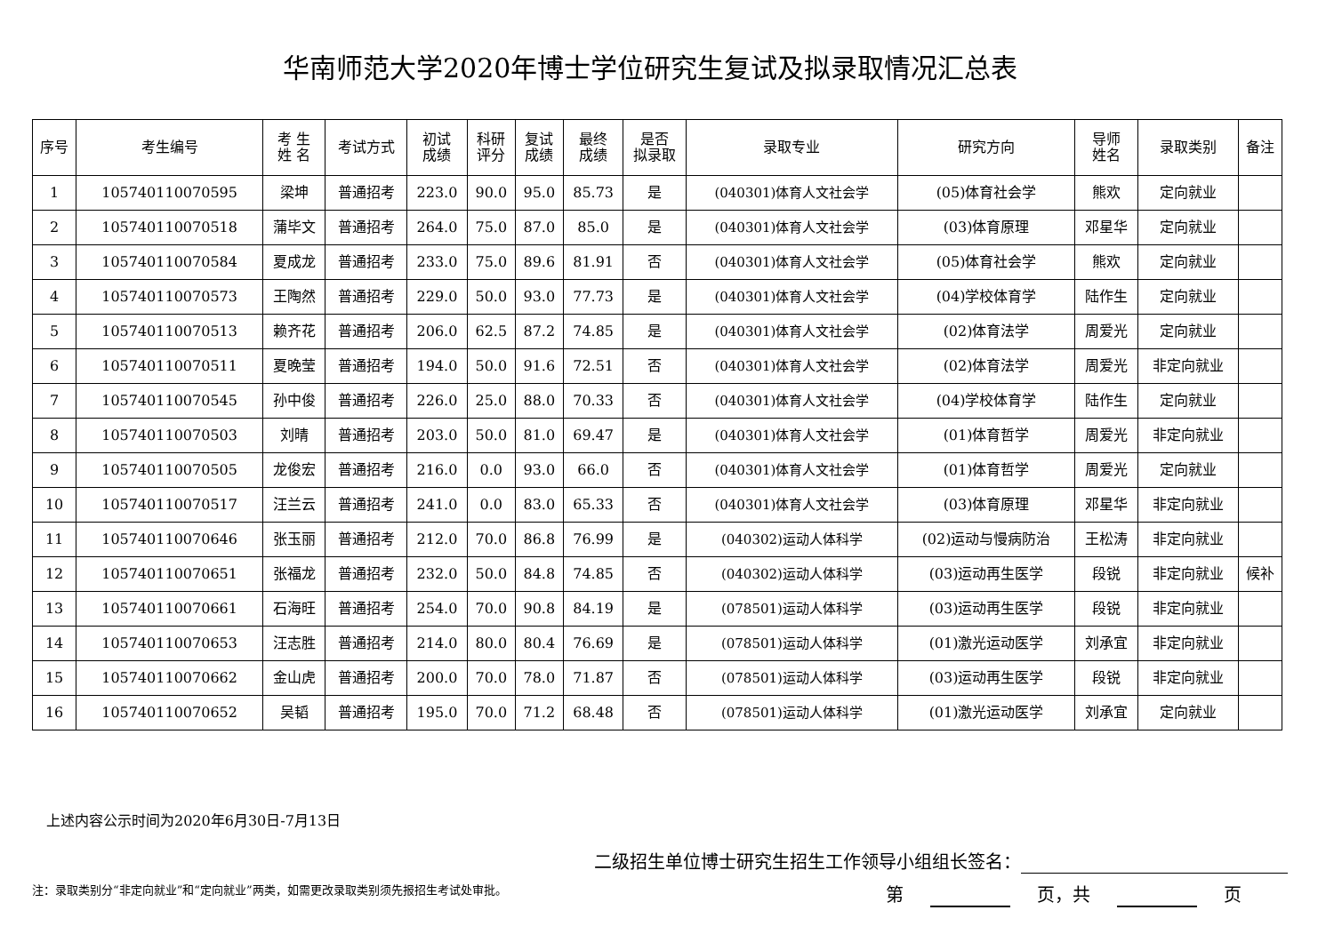华南师范大学2020年博士学位研究生复试及拟录取情况汇总表
| 序号 | 考生编号 | 考 生 姓 名 | 考试方式 | 初试 成绩 | 科研 评分 | 复试 成绩 | 最终 成绩 | 是否 拟录取 | 录取专业 | 研究方向 | 导师 姓名 | 录取类别 | 备注 |
| --- | --- | --- | --- | --- | --- | --- | --- | --- | --- | --- | --- | --- | --- |
| 1 | 105740110070595 | 梁坤 | 普通招考 | 223.0 | 90.0 | 95.0 | 85.73 | 是 | (040301)体育人文社会学 | (05)体育社会学 | 熊欢 | 定向就业 | |
| 2 | 105740110070518 | 蒲毕文 | 普通招考 | 264.0 | 75.0 | 87.0 | 85.0 | 是 | (040301)体育人文社会学 | (03)体育原理 | 邓星华 | 定向就业 | |
| 3 | 105740110070584 | 夏成龙 | 普通招考 | 233.0 | 75.0 | 89.6 | 81.91 | 否 | (040301)体育人文社会学 | (05)体育社会学 | 熊欢 | 定向就业 | |
| 4 | 105740110070573 | 王陶然 | 普通招考 | 229.0 | 50.0 | 93.0 | 77.73 | 是 | (040301)体育人文社会学 | (04)学校体育学 | 陆作生 | 定向就业 | |
| 5 | 105740110070513 | 赖齐花 | 普通招考 | 206.0 | 62.5 | 87.2 | 74.85 | 是 | (040301)体育人文社会学 | (02)体育法学 | 周爱光 | 定向就业 | |
| 6 | 105740110070511 | 夏晚莹 | 普通招考 | 194.0 | 50.0 | 91.6 | 72.51 | 否 | (040301)体育人文社会学 | (02)体育法学 | 周爱光 | 非定向就业 | |
| 7 | 105740110070545 | 孙中俊 | 普通招考 | 226.0 | 25.0 | 88.0 | 70.33 | 否 | (040301)体育人文社会学 | (04)学校体育学 | 陆作生 | 定向就业 | |
| 8 | 105740110070503 | 刘晴 | 普通招考 | 203.0 | 50.0 | 81.0 | 69.47 | 是 | (040301)体育人文社会学 | (01)体育哲学 | 周爱光 | 非定向就业 | |
| 9 | 105740110070505 | 龙俊宏 | 普通招考 | 216.0 | 0.0 | 93.0 | 66.0 | 否 | (040301)体育人文社会学 | (01)体育哲学 | 周爱光 | 定向就业 | |
| 10 | 105740110070517 | 汪兰云 | 普通招考 | 241.0 | 0.0 | 83.0 | 65.33 | 否 | (040301)体育人文社会学 | (03)体育原理 | 邓星华 | 非定向就业 | |
| 11 | 105740110070646 | 张玉丽 | 普通招考 | 212.0 | 70.0 | 86.8 | 76.99 | 是 | (040302)运动人体科学 | (02)运动与慢病防治 | 王松涛 | 非定向就业 | |
| 12 | 105740110070651 | 张福龙 | 普通招考 | 232.0 | 50.0 | 84.8 | 74.85 | 否 | (040302)运动人体科学 | (03)运动再生医学 | 段锐 | 非定向就业 | 候补 |
| 13 | 105740110070661 | 石海旺 | 普通招考 | 254.0 | 70.0 | 90.8 | 84.19 | 是 | (078501)运动人体科学 | (03)运动再生医学 | 段锐 | 非定向就业 | |
| 14 | 105740110070653 | 汪志胜 | 普通招考 | 214.0 | 80.0 | 80.4 | 76.69 | 是 | (078501)运动人体科学 | (01)激光运动医学 | 刘承宜 | 非定向就业 | |
| 15 | 105740110070662 | 金山虎 | 普通招考 | 200.0 | 70.0 | 78.0 | 71.87 | 否 | (078501)运动人体科学 | (03)运动再生医学 | 段锐 | 非定向就业 | |
| 16 | 105740110070652 | 吴韬 | 普通招考 | 195.0 | 70.0 | 71.2 | 68.48 | 否 | (078501)运动人体科学 | (01)激光运动医学 | 刘承宜 | 定向就业 | |
上述内容公示时间为2020年6月30日-7月13日
二级招生单位博士研究生招生工作领导小组组长签名：
注：录取类别分“非定向就业”和“定向就业”两类，如需更改录取类别须先报招生考试处审批。
第 页，共 页